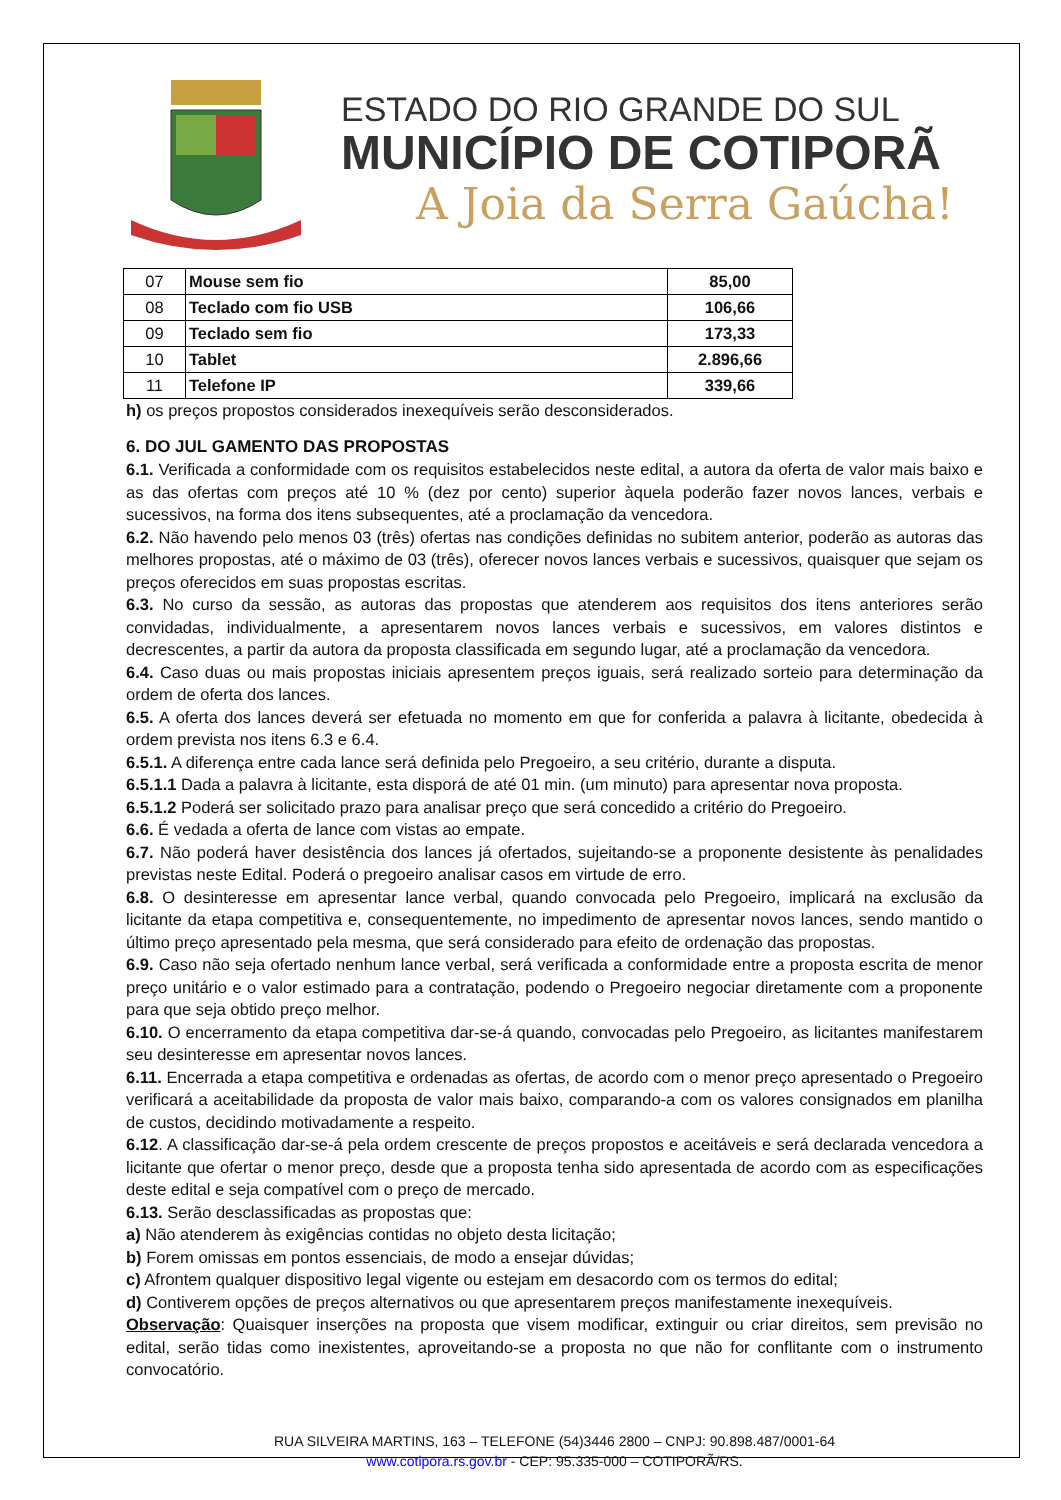ESTADO DO RIO GRANDE DO SUL
MUNICÍPIO DE COTIPORÃ
A Joia da Serra Gaúcha!
| 07 | Mouse sem fio | 85,00 |
| 08 | Teclado com fio USB | 106,66 |
| 09 | Teclado sem fio | 173,33 |
| 10 | Tablet | 2.896,66 |
| 11 | Telefone IP | 339,66 |
h) os preços propostos considerados inexequíveis serão desconsiderados.
6. DO JUL GAMENTO DAS PROPOSTAS
6.1. Verificada a conformidade com os requisitos estabelecidos neste edital, a autora da oferta de valor mais baixo e as das ofertas com preços até 10 % (dez por cento) superior àquela poderão fazer novos lances, verbais e sucessivos, na forma dos itens subsequentes, até a proclamação da vencedora.
6.2. Não havendo pelo menos 03 (três) ofertas nas condições definidas no subitem anterior, poderão as autoras das melhores propostas, até o máximo de 03 (três), oferecer novos lances verbais e sucessivos, quaisquer que sejam os preços oferecidos em suas propostas escritas.
6.3. No curso da sessão, as autoras das propostas que atenderem aos requisitos dos itens anteriores serão convidadas, individualmente, a apresentarem novos lances verbais e sucessivos, em valores distintos e decrescentes, a partir da autora da proposta classificada em segundo lugar, até a proclamação da vencedora.
6.4. Caso duas ou mais propostas iniciais apresentem preços iguais, será realizado sorteio para determinação da ordem de oferta dos lances.
6.5. A oferta dos lances deverá ser efetuada no momento em que for conferida a palavra à licitante, obedecida à ordem prevista nos itens 6.3 e 6.4.
6.5.1. A diferença entre cada lance será definida pelo Pregoeiro, a seu critério, durante a disputa.
6.5.1.1 Dada a palavra à licitante, esta disporá de até 01 min. (um minuto) para apresentar nova proposta.
6.5.1.2 Poderá ser solicitado prazo para analisar preço que será concedido a critério do Pregoeiro.
6.6. É vedada a oferta de lance com vistas ao empate.
6.7. Não poderá haver desistência dos lances já ofertados, sujeitando-se a proponente desistente às penalidades previstas neste Edital. Poderá o pregoeiro analisar casos em virtude de erro.
6.8. O desinteresse em apresentar lance verbal, quando convocada pelo Pregoeiro, implicará na exclusão da licitante da etapa competitiva e, consequentemente, no impedimento de apresentar novos lances, sendo mantido o último preço apresentado pela mesma, que será considerado para efeito de ordenação das propostas.
6.9. Caso não seja ofertado nenhum lance verbal, será verificada a conformidade entre a proposta escrita de menor preço unitário e o valor estimado para a contratação, podendo o Pregoeiro negociar diretamente com a proponente para que seja obtido preço melhor.
6.10. O encerramento da etapa competitiva dar-se-á quando, convocadas pelo Pregoeiro, as licitantes manifestarem seu desinteresse em apresentar novos lances.
6.11. Encerrada a etapa competitiva e ordenadas as ofertas, de acordo com o menor preço apresentado o Pregoeiro verificará a aceitabilidade da proposta de valor mais baixo, comparando-a com os valores consignados em planilha de custos, decidindo motivadamente a respeito.
6.12. A classificação dar-se-á pela ordem crescente de preços propostos e aceitáveis e será declarada vencedora a licitante que ofertar o menor preço, desde que a proposta tenha sido apresentada de acordo com as especificações deste edital e seja compatível com o preço de mercado.
6.13. Serão desclassificadas as propostas que:
a) Não atenderem às exigências contidas no objeto desta licitação;
b) Forem omissas em pontos essenciais, de modo a ensejar dúvidas;
c) Afrontem qualquer dispositivo legal vigente ou estejam em desacordo com os termos do edital;
d) Contiverem opções de preços alternativos ou que apresentarem preços manifestamente inexequíveis.
Observação: Quaisquer inserções na proposta que visem modificar, extinguir ou criar direitos, sem previsão no edital, serão tidas como inexistentes, aproveitando-se a proposta no que não for conflitante com o instrumento convocatório.
RUA SILVEIRA MARTINS, 163 – TELEFONE (54)3446 2800 – CNPJ: 90.898.487/0001-64
www.cotipora.rs.gov.br - CEP: 95.335-000 – COTIPORÃ/RS.